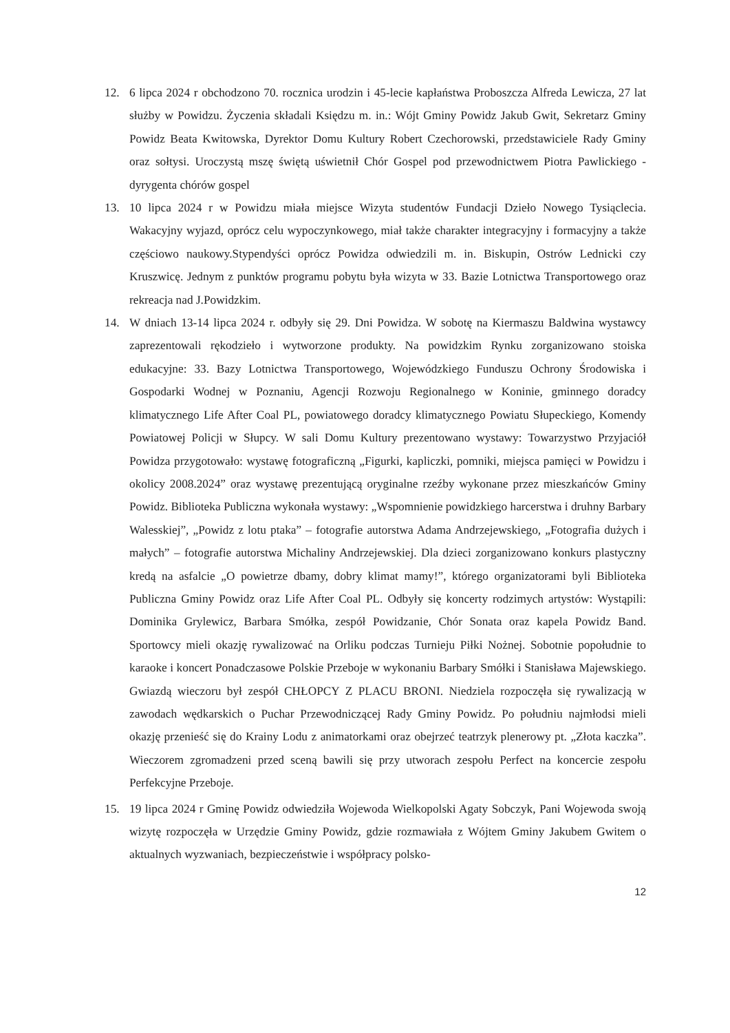12. 6 lipca 2024 r obchodzono 70. rocznica urodzin i 45-lecie kapłaństwa Proboszcza Alfreda Lewicza, 27 lat służby w Powidzu. Życzenia składali Księdzu m. in.: Wójt Gminy Powidz Jakub Gwit, Sekretarz Gminy Powidz Beata Kwitowska, Dyrektor Domu Kultury Robert Czechorowski, przedstawiciele Rady Gminy oraz sołtysi. Uroczystą mszę świętą uświetnił Chór Gospel pod przewodnictwem Piotra Pawlickiego - dyrygenta chórów gospel
13. 10 lipca 2024 r w Powidzu miała miejsce Wizyta studentów Fundacji Dzieło Nowego Tysiąclecia. Wakacyjny wyjazd, oprócz celu wypoczynkowego, miał także charakter integracyjny i formacyjny a także częściowo naukowy.Stypendyści oprócz Powidza odwiedzili m. in. Biskupin, Ostrów Lednicki czy Kruszwicę. Jednym z punktów programu pobytu była wizyta w 33. Bazie Lotnictwa Transportowego oraz rekreacja nad J.Powidzkim.
14. W dniach 13-14 lipca 2024 r. odbyły się 29. Dni Powidza. W sobotę na Kiermaszu Baldwina wystawcy zaprezentowali rękodzieło i wytworzone produkty. Na powidzkim Rynku zorganizowano stoiska edukacyjne: 33. Bazy Lotnictwa Transportowego, Wojewódzkiego Funduszu Ochrony Środowiska i Gospodarki Wodnej w Poznaniu, Agencji Rozwoju Regionalnego w Koninie, gminnego doradcy klimatycznego Life After Coal PL, powiatowego doradcy klimatycznego Powiatu Słupeckiego, Komendy Powiatowej Policji w Słupcy. W sali Domu Kultury prezentowano wystawy: Towarzystwo Przyjaciół Powidza przygotowało: wystawę fotograficzną „Figurki, kapliczki, pomniki, miejsca pamięci w Powidzu i okolicy 2008.2024” oraz wystawę prezentującą oryginalne rzeźby wykonane przez mieszkańców Gminy Powidz. Biblioteka Publiczna wykonała wystawy: „Wspomnienie powidzkiego harcerstwa i druhny Barbary Walesskiej”, „Powidz z lotu ptaka” – fotografie autorstwa Adama Andrzejewskiego, „Fotografia dużych i małych” – fotografie autorstwa Michaliny Andrzejewskiej. Dla dzieci zorganizowano konkurs plastyczny kredą na asfalcie „O powietrze dbamy, dobry klimat mamy!”, którego organizatorami byli Biblioteka Publiczna Gminy Powidz oraz Life After Coal PL. Odbyły się koncerty rodzimych artystów: Wystąpili: Dominika Grylewicz, Barbara Smółka, zespół Powidzanie, Chór Sonata oraz kapela Powidz Band. Sportowcy mieli okazję rywalizować na Orliku podczas Turnieju Piłki Nożnej. Sobotnie popołudnie to karaoke i koncert Ponadczasowe Polskie Przeboje w wykonaniu Barbary Smółki i Stanisława Majewskiego. Gwiazdą wieczoru był zespół CHŁOPCY Z PLACU BRONI. Niedziela rozpoczęła się rywalizacją w zawodach wędkarskich o Puchar Przewodniczącej Rady Gminy Powidz. Po południu najmłodsi mieli okazję przenieść się do Krainy Lodu z animatorkami oraz obejrzeć teatrzyk plenerowy pt. „Złota kaczka”. Wieczorem zgromadzeni przed sceną bawili się przy utworach zespołu Perfect na koncercie zespołu Perfekcyjne Przeboje.
15. 19 lipca 2024 r Gminę Powidz odwiedziła Wojewoda Wielkopolski Agaty Sobczyk, Pani Wojewoda swoją wizytę rozpoczęła w Urzędzie Gminy Powidz, gdzie rozmawiała z Wójtem Gminy Jakubem Gwitem o aktualnych wyzwaniach, bezpieczeństwie i współpracy polsko-
12